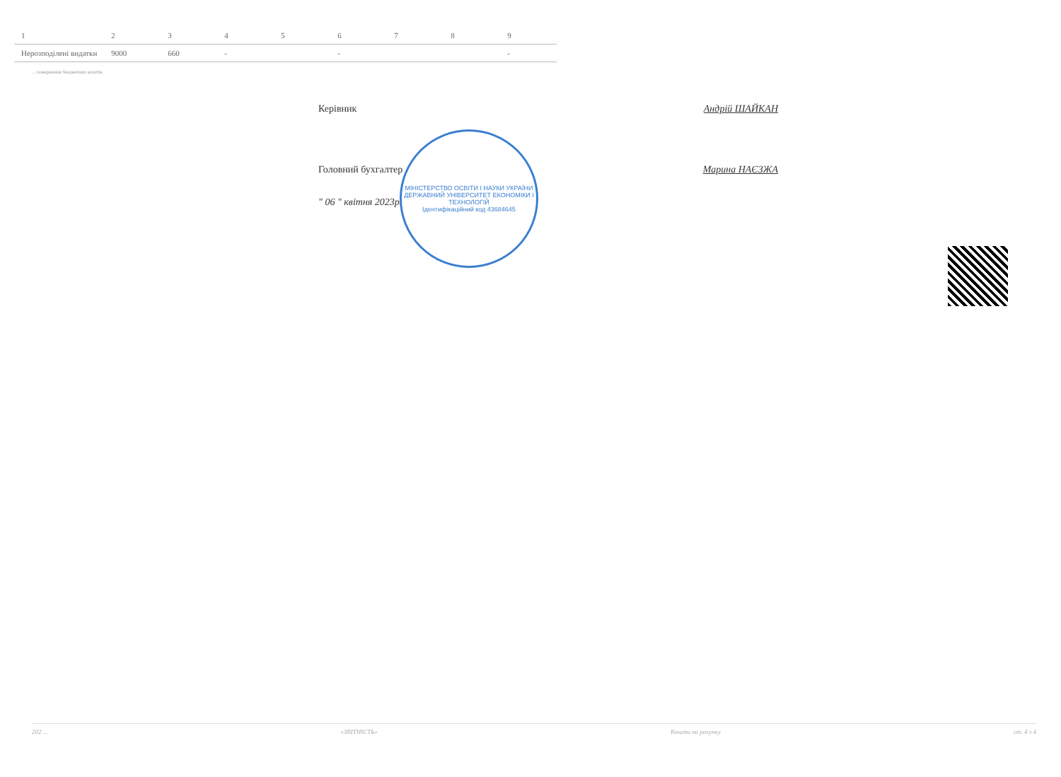| 1 | 2 | 3 | 4 | 5 | 6 | 7 | 8 | 9 |
| Нерозподілені видатки | 9000 | 660 | - | | - | | | - |
... повернення бюджетних коштів.
Керівник Андрій ШАЙКАН
Головний бухгалтер Марина НАЄЗЖА
" 06 " квітня 2023р.
МІНІСТЕРСТВО ОСВІТИ І НАУКИ УКРАЇНИ
ДЕРЖАВНИЙ УНІВЕРСИТЕТ ЕКОНОМІКИ І ТЕХНОЛОГІЙ
Ідентифікаційний код 43684645
202 ... «ЗВІТНІСТЬ» Кошти на рахунку ст. 4 з 4